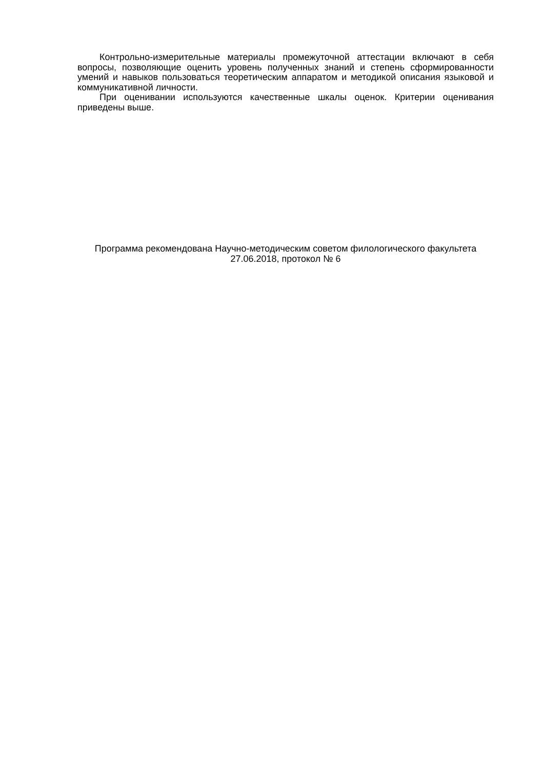Контрольно-измерительные материалы промежуточной аттестации включают в себя вопросы, позволяющие оценить уровень полученных знаний и степень сформированности умений и навыков пользоваться теоретическим аппаратом и методикой описания языковой и коммуникативной личности.
При оценивании используются качественные шкалы оценок. Критерии оценивания приведены выше.
Программа рекомендована Научно-методическим советом филологического факультета
27.06.2018, протокол № 6